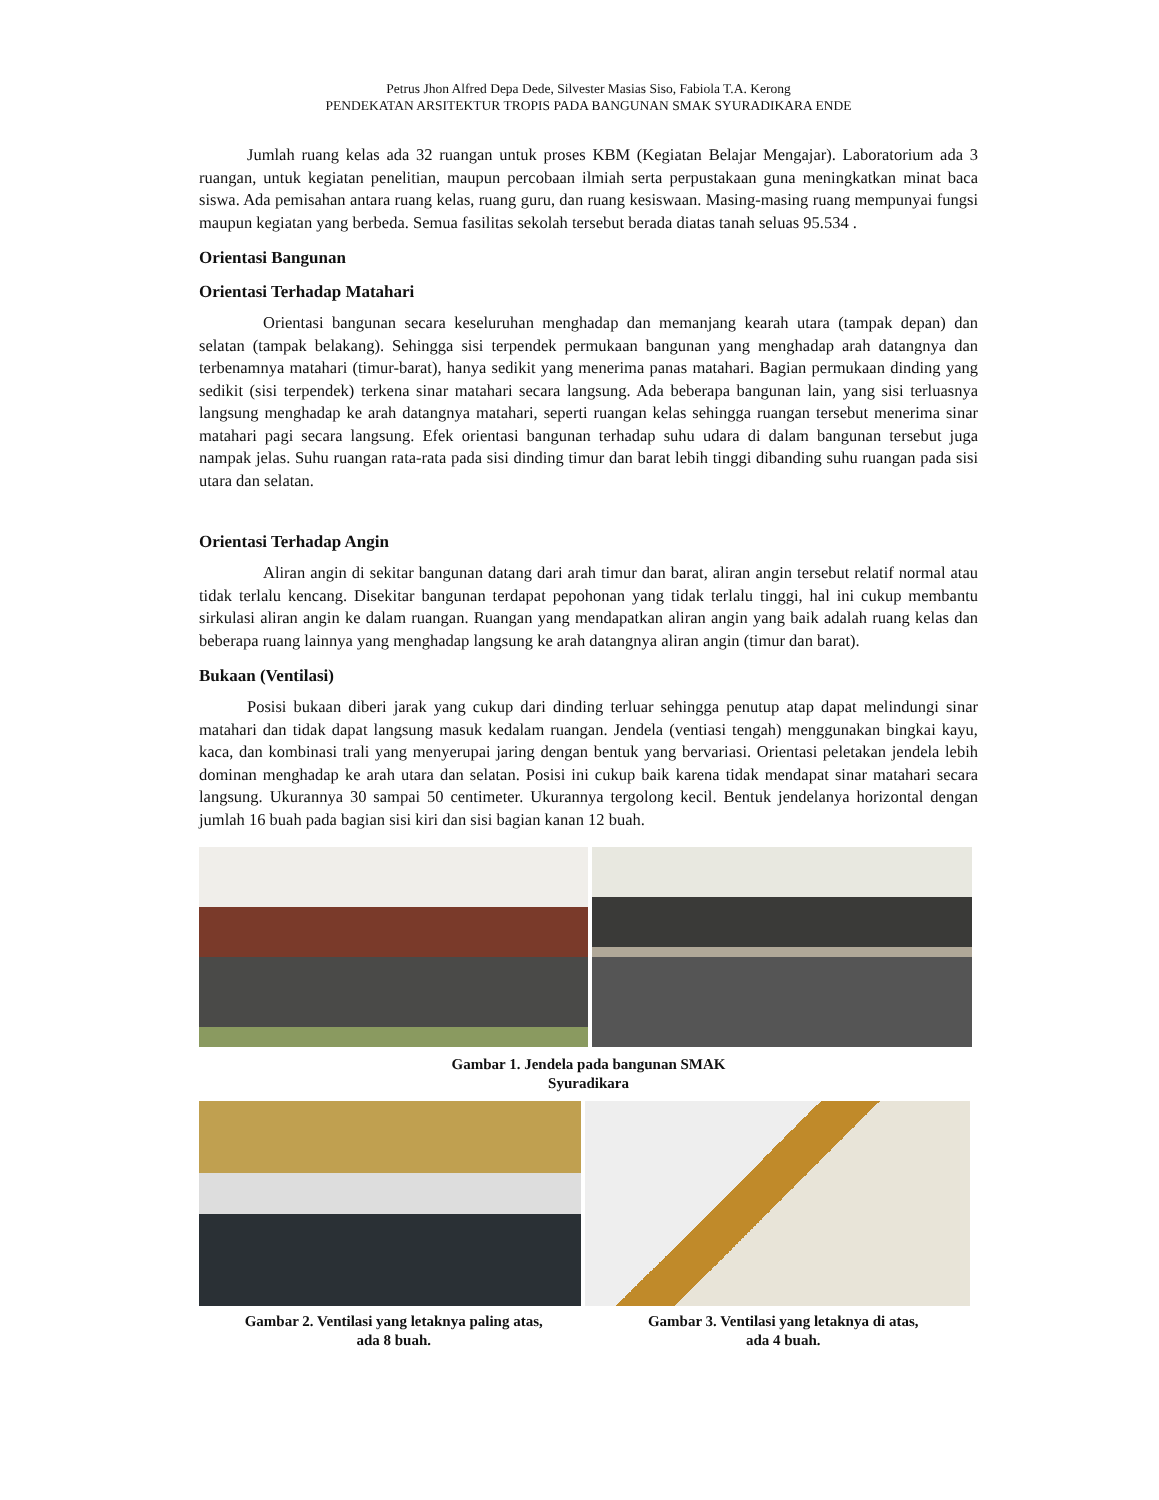Petrus Jhon Alfred Depa Dede, Silvester Masias Siso, Fabiola T.A. Kerong
PENDEKATAN ARSITEKTUR TROPIS PADA BANGUNAN SMAK SYURADIKARA ENDE
Jumlah ruang kelas ada 32 ruangan untuk proses KBM (Kegiatan Belajar Mengajar). Laboratorium ada 3 ruangan, untuk kegiatan penelitian, maupun percobaan ilmiah serta perpustakaan guna meningkatkan minat baca siswa. Ada pemisahan antara ruang kelas, ruang guru, dan ruang kesiswaan. Masing-masing ruang mempunyai fungsi maupun kegiatan yang berbeda. Semua fasilitas sekolah tersebut berada diatas tanah seluas 95.534 .
Orientasi Bangunan
Orientasi Terhadap Matahari
Orientasi bangunan secara keseluruhan menghadap dan memanjang kearah utara (tampak depan) dan selatan (tampak belakang). Sehingga sisi terpendek permukaan bangunan yang menghadap arah datangnya dan terbenamnya matahari (timur-barat), hanya sedikit yang menerima panas matahari. Bagian permukaan dinding yang sedikit (sisi terpendek) terkena sinar matahari secara langsung. Ada beberapa bangunan lain, yang sisi terluasnya langsung menghadap ke arah datangnya matahari, seperti ruangan kelas sehingga ruangan tersebut menerima sinar matahari pagi secara langsung. Efek orientasi bangunan terhadap suhu udara di dalam bangunan tersebut juga nampak jelas. Suhu ruangan rata-rata pada sisi dinding timur dan barat lebih tinggi dibanding suhu ruangan pada sisi utara dan selatan.
Orientasi Terhadap Angin
Aliran angin di sekitar bangunan datang dari arah timur dan barat, aliran angin tersebut relatif normal atau tidak terlalu kencang. Disekitar bangunan terdapat pepohonan yang tidak terlalu tinggi, hal ini cukup membantu sirkulasi aliran angin ke dalam ruangan. Ruangan yang mendapatkan aliran angin yang baik adalah ruang kelas dan beberapa ruang lainnya yang menghadap langsung ke arah datangnya aliran angin (timur dan barat).
Bukaan (Ventilasi)
Posisi bukaan diberi jarak yang cukup dari dinding terluar sehingga penutup atap dapat melindungi sinar matahari dan tidak dapat langsung masuk kedalam ruangan. Jendela (ventiasi tengah) menggunakan bingkai kayu, kaca, dan kombinasi trali yang menyerupai jaring dengan bentuk yang bervariasi. Orientasi peletakan jendela lebih dominan menghadap ke arah utara dan selatan. Posisi ini cukup baik karena tidak mendapat sinar matahari secara langsung. Ukurannya 30 sampai 50 centimeter. Ukurannya tergolong kecil. Bentuk jendelanya horizontal dengan jumlah 16 buah pada bagian sisi kiri dan sisi bagian kanan 12 buah.
Gambar 1. Jendela pada bangunan SMAK
Syuradikara
Gambar 2. Ventilasi yang letaknya paling atas,
ada 8 buah.
Gambar 3. Ventilasi yang letaknya di atas,
ada 4 buah.